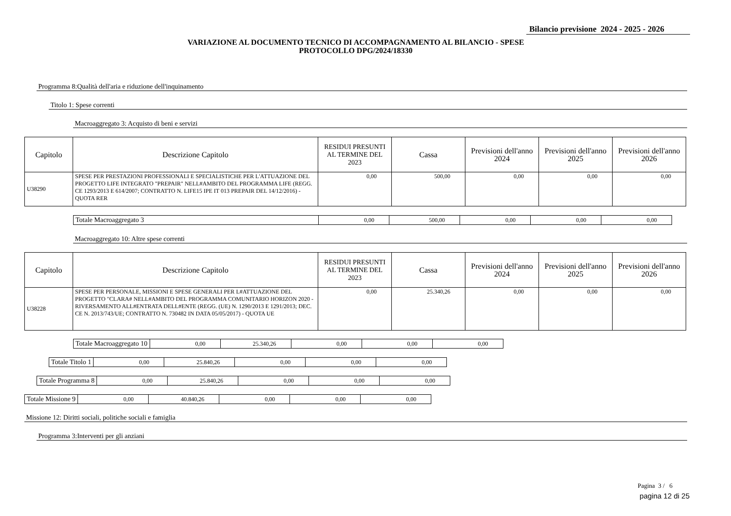Bilancio previsione 2024 - 2025 - 2026
VARIAZIONE AL DOCUMENTO TECNICO DI ACCOMPAGNAMENTO AL BILANCIO - SPESE
PROTOCOLLO DPG/2024/18330
Programma 8:Qualità dell'aria e riduzione dell'inquinamento
Titolo 1: Spese correnti
Macroaggregato 3: Acquisto di beni e servizi
| Capitolo | Descrizione Capitolo | RESIDUI PRESUNTI AL TERMINE DEL 2023 | Cassa | Previsioni dell'anno 2024 | Previsioni dell'anno 2025 | Previsioni dell'anno 2026 |
| --- | --- | --- | --- | --- | --- | --- |
| U38290 | SPESE PER PRESTAZIONI PROFESSIONALI E SPECIALISTICHE PER L'ATTUAZIONE DEL PROGETTO LIFE INTEGRATO "PREPAIR" NELL#AMBITO DEL PROGRAMMA LIFE (REGG. CE 1293/2013 E 614/2007; CONTRATTO N. LIFE15 IPE IT 013 PREPAIR DEL 14/12/2016) - QUOTA RER | 0,00 | 500,00 | 0,00 | 0,00 | 0,00 |
| Totale Macroaggregato 3 | 0,00 | 500,00 | 0,00 | 0,00 | 0,00 |
Macroaggregato 10: Altre spese correnti
| Capitolo | Descrizione Capitolo | RESIDUI PRESUNTI AL TERMINE DEL 2023 | Cassa | Previsioni dell'anno 2024 | Previsioni dell'anno 2025 | Previsioni dell'anno 2026 |
| --- | --- | --- | --- | --- | --- | --- |
| U38228 | SPESE PER PERSONALE, MISSIONI E SPESE GENERALI PER L#ATTUAZIONE DEL PROGETTO "CLARA# NELL#AMBITO DEL PROGRAMMA COMUNITARIO HORIZON 2020 - RIVERSAMENTO ALL#ENTRATA DELL#ENTE (REGG. (UE) N. 1290/2013 E 1291/2013; DEC. CE N. 2013/743/UE; CONTRATTO N. 730482 IN DATA 05/05/2017) - QUOTA UE | 0,00 | 25.340,26 | 0,00 | 0,00 | 0,00 |
| Totale Macroaggregato 10 | 0,00 | 25.340,26 | 0,00 | 0,00 | 0,00 |
| Totale Titolo 1 | 0,00 | 25.840,26 | 0,00 | 0,00 | 0,00 |
| Totale Programma 8 | 0,00 | 25.840,26 | 0,00 | 0,00 | 0,00 |
| Totale Missione 9 | 0,00 | 40.840,26 | 0,00 | 0,00 | 0,00 |
Missione 12: Diritti sociali, politiche sociali e famiglia
Programma 3:Interventi per gli anziani
Pagina 3 / 6
pagina 12 di 25